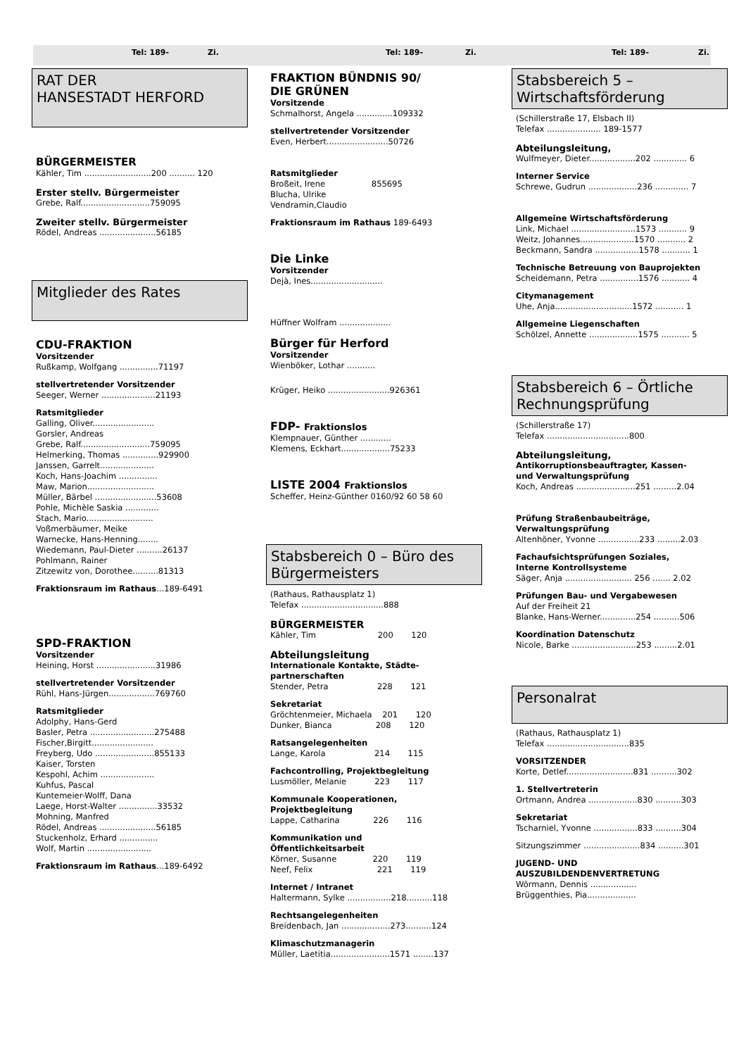Tel: 189- Zi. Tel: 189- Zi. Tel: 189- Zi.
RAT DER
HANSESTADT HERFORD
BÜRGERMEISTER
Kähler, Tim ..........................200 .......... 120
Erster stellv. Bürgermeister
Grebe, Ralf...........................759095
Zweiter stellv. Bürgermeister
Rödel, Andreas ......................56185
Mitglieder des Rates
CDU-FRAKTION
Vorsitzender
Rußkamp, Wolfgang ...............71197
stellvertretender Vorsitzender
Seeger, Werner .....................21193
Ratsmitglieder
Galling, Oliver........................
Gorsler, Andreas
Grebe, Ralf...........................759095
Helmerking, Thomas ..............929900
Janssen, Garrelt.....................
Koch, Hans-Joachim ...............
Maw, Marion..........................
Müller, Bärbel ........................53608
Pohle, Michèle Saskia .............
Stach, Mario..........................
Voßmerbäumer, Meike
Warnecke, Hans-Henning........
Wiedemann, Paul-Dieter ..........26137
Pohlmann, Rainer
Zitzewitz von, Dorothee..........81313
Fraktionsraum im Rathaus...189-6491
SPD-FRAKTION
Vorsitzender
Heining, Horst .......................31986
stellvertretender Vorsitzender
Rühl, Hans-Jürgen..................769760
Ratsmitglieder
Adolphy, Hans-Gerd
Basler, Petra .........................275488
Fischer,Birgitt........................
Freyberg, Udo .......................855133
Kaiser, Torsten
Kespohl, Achim .....................
Kuhfus, Pascal
Kuntemeier-Wolff, Dana
Laege, Horst-Walter ...............33532
Mohning, Manfred
Rödel, Andreas ......................56185
Stuckenholz, Erhard ...............
Wolf, Martin .........................
Fraktionsraum im Rathaus...189-6492
FRAKTION BÜNDNIS 90/
DIE GRÜNEN
Vorsitzende
Schmalhorst, Angela ..............109332
stellvertretender Vorsitzender
Even, Herbert........................50726
Ratsmitglieder
Broßeit, Irene 855695
Blucha, Ulrike
Vendramin,Claudio
Fraktionsraum im Rathaus 189-6493
Die Linke
Vorsitzender
Dejà, Ines............................
Hüffner Wolfram ....................
Bürger für Herford
Vorsitzender
Wienböker, Lothar ...........
Krüger, Heiko ........................926361
FDP- Fraktionslos
Klempnauer, Günther ............
Klemens, Eckhart...................75233
LISTE 2004 Fraktionslos
Scheffer, Heinz-Günther 0160/92 60 58 60
Stabsbereich 0 – Büro des Bürgermeisters
(Rathaus, Rathausplatz 1)
Telefax ................................888
BÜRGERMEISTER
Kähler, Tim 200 120
Abteilungsleitung
Internationale Kontakte, Städte-
partnerschaften
Stender, Petra 228 121
Sekretariat
Gröchtenmeier, Michaela 201 120
Dunker, Bianca 208 120
Ratsangelegenheiten
Lange, Karola 214 115
Fachcontrolling, Projektbegleitung
Lusmöller, Melanie 223 117
Kommunale Kooperationen,
Projektbegleitung
Lappe, Catharina 226 116
Kommunikation und
Öffentlichkeitsarbeit
Körner, Susanne 220 119
Neef, Felix 221 119
Internet / Intranet
Haltermann, Sylke .................218..........118
Rechtsangelegenheiten
Breidenbach, Jan ...................273..........124
Klimaschutzmanagerin
Müller, Laetitia.......................1571 ........137
Stabsbereich 5 –
Wirtschaftsförderung
(Schillerstraße 17, Elsbach II)
Telefax ..................... 189-1577
Abteilungsleitung,
Wulfmeyer, Dieter..................202 ............. 6
Interner Service
Schrewe, Gudrun ...................236 ............. 7
Allgemeine Wirtschaftsförderung
Link, Michael .........................1573 ........... 9
Weitz, Johannes.....................1570 ........... 2
Beckmann, Sandra .................1578 ........... 1
Technische Betreuung von Bauprojekten
Scheidemann, Petra ...............1576 ........... 4
Citymanagement
Uhe, Anja..............................1572 ........... 1
Allgemeine Liegenschaften
Schölzel, Annette ...................1575 ........... 5
Stabsbereich 6 – Örtliche Rechnungsprüfung
(Schillerstraße 17)
Telefax ................................800
Abteilungsleitung,
Antikorruptionsbeauftragter, Kassen-
und Verwaltungsprüfung
Koch, Andreas .......................251 .........2.04
Prüfung Straßenbaubeiträge,
Verwaltungsprüfung
Altenhöner, Yvonne ................233 .........2.03
Fachaufsichtsprüfungen Soziales,
Interne Kontrollsysteme
Säger, Anja .......................... 256 ....... 2.02
Prüfungen Bau- und Vergabewesen
Auf der Freiheit 21
Blanke, Hans-Werner..............254 ..........506
Koordination Datenschutz
Nicole, Barke .........................253 .........2.01
Personalrat
(Rathaus, Rathausplatz 1)
Telefax ................................835
VORSITZENDER
Korte, Detlef..........................831 ..........302
1. Stellvertreterin
Ortmann, Andrea ...................830 ..........303
Sekretariat
Tscharniel, Yvonne .................833 ..........304
Sitzungszimmer ......................834 ..........301
JUGEND- UND
AUSZUBILDENDENVERTRETUNG
Wörmann, Dennis ..................
Brüggenthies, Pia...................